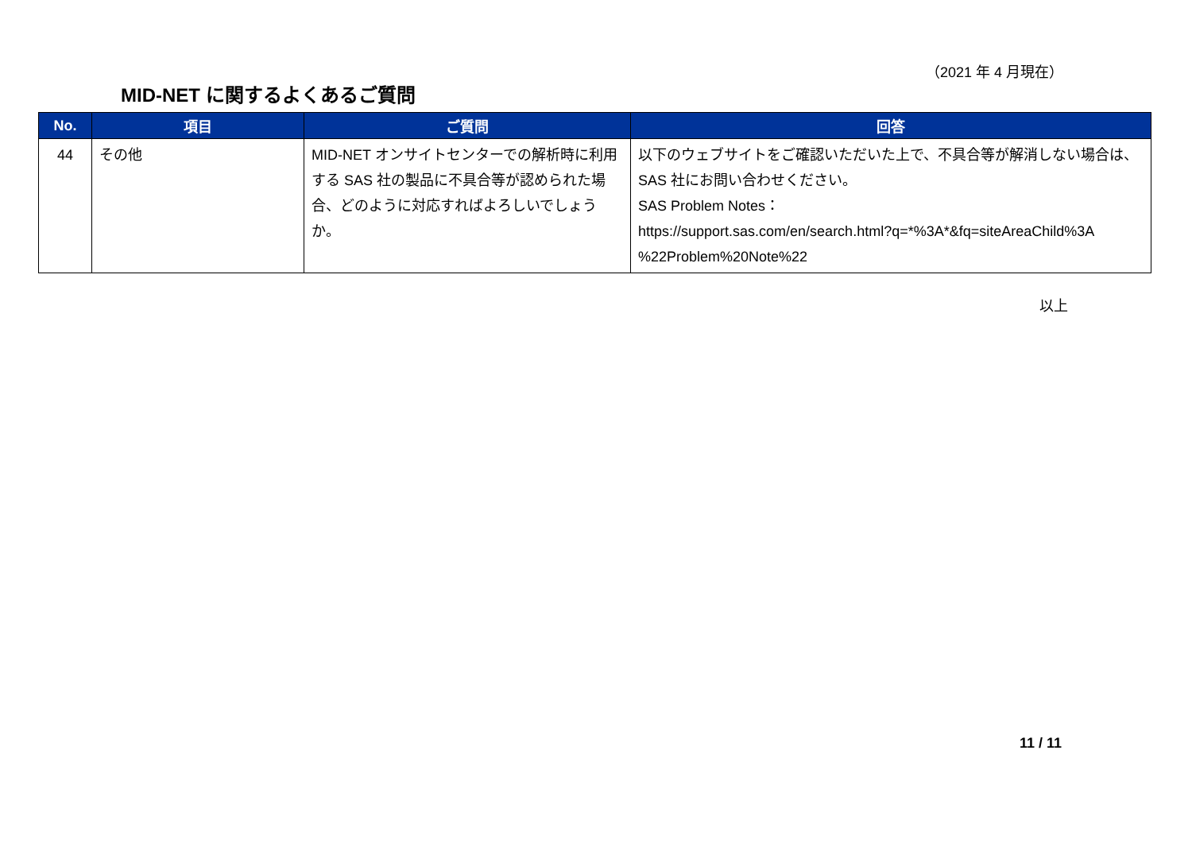（2021 年 4 月現在）
MID-NET に関するよくあるご質問
| No. | 項目 | ご質問 | 回答 |
| --- | --- | --- | --- |
| 44 | その他 | MID-NET オンサイトセンターでの解析時に利用する SAS 社の製品に不具合等が認められた場合、どのように対応すればよろしいでしょうか。 | 以下のウェブサイトをご確認いただいた上で、不具合等が解消しない場合は、SAS 社にお問い合わせください。 SAS Problem Notes： https://support.sas.com/en/search.html?q=*%3A*&fq=siteAreaChild%3A %22Problem%20Note%22 |
以上
11 / 11